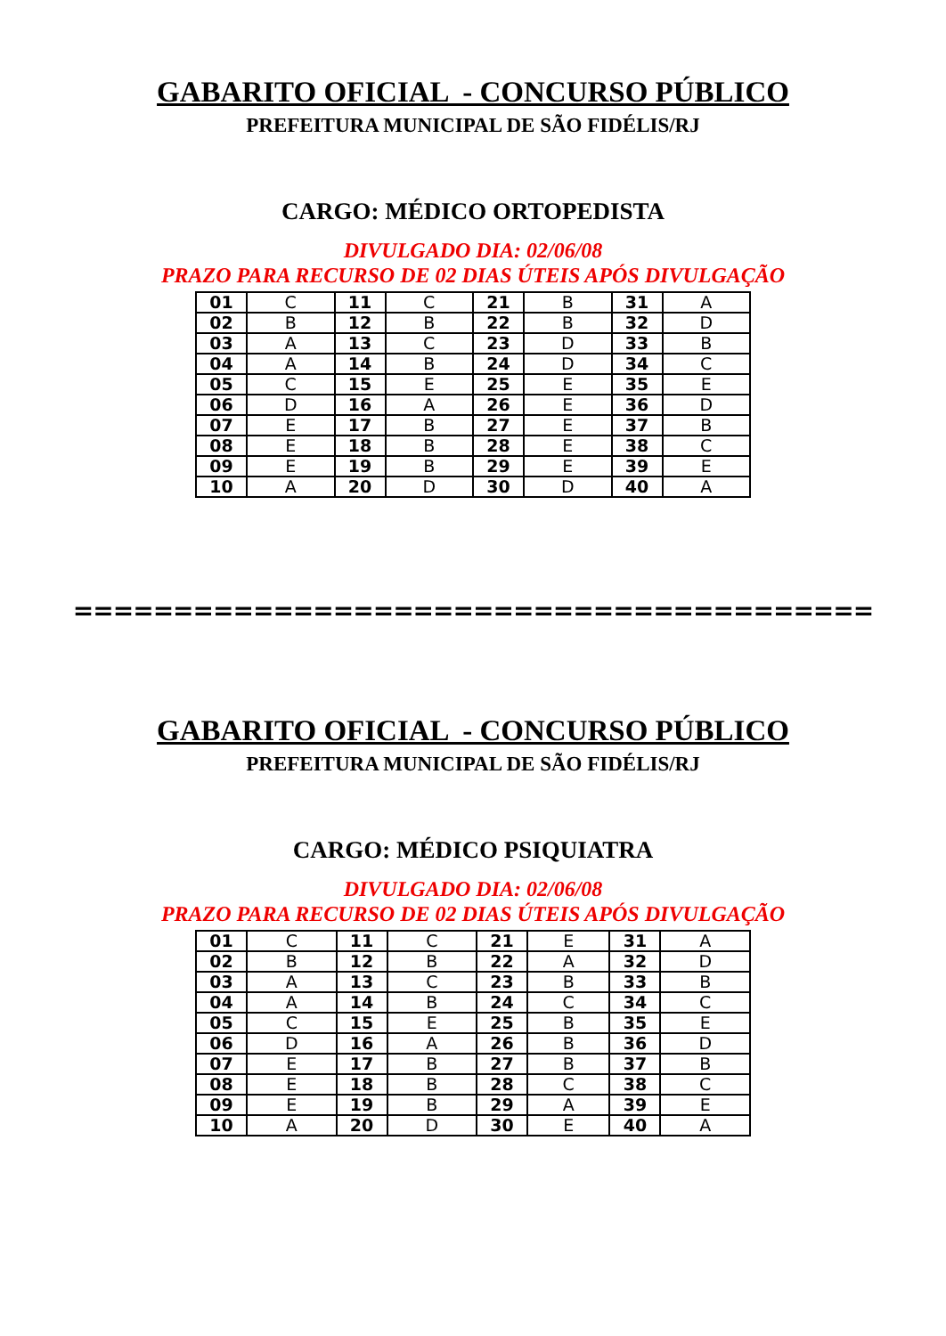GABARITO OFICIAL - CONCURSO PÚBLICO
PREFEITURA MUNICIPAL DE SÃO FIDÉLIS/RJ
CARGO: MÉDICO ORTOPEDISTA
DIVULGADO DIA: 02/06/08
PRAZO PARA RECURSO DE 02 DIAS ÚTEIS APÓS DIVULGAÇÃO
| 01 | C | 11 | C | 21 | B | 31 | A |
| 02 | B | 12 | B | 22 | B | 32 | D |
| 03 | A | 13 | C | 23 | D | 33 | B |
| 04 | A | 14 | B | 24 | D | 34 | C |
| 05 | C | 15 | E | 25 | E | 35 | E |
| 06 | D | 16 | A | 26 | E | 36 | D |
| 07 | E | 17 | B | 27 | E | 37 | B |
| 08 | E | 18 | B | 28 | E | 38 | C |
| 09 | E | 19 | B | 29 | E | 39 | E |
| 10 | A | 20 | D | 30 | D | 40 | A |
========================================
GABARITO OFICIAL - CONCURSO PÚBLICO
PREFEITURA MUNICIPAL DE SÃO FIDÉLIS/RJ
CARGO: MÉDICO PSIQUIATRA
DIVULGADO DIA: 02/06/08
PRAZO PARA RECURSO DE 02 DIAS ÚTEIS APÓS DIVULGAÇÃO
| 01 | C | 11 | C | 21 | E | 31 | A |
| 02 | B | 12 | B | 22 | A | 32 | D |
| 03 | A | 13 | C | 23 | B | 33 | B |
| 04 | A | 14 | B | 24 | C | 34 | C |
| 05 | C | 15 | E | 25 | B | 35 | E |
| 06 | D | 16 | A | 26 | B | 36 | D |
| 07 | E | 17 | B | 27 | B | 37 | B |
| 08 | E | 18 | B | 28 | C | 38 | C |
| 09 | E | 19 | B | 29 | A | 39 | E |
| 10 | A | 20 | D | 30 | E | 40 | A |